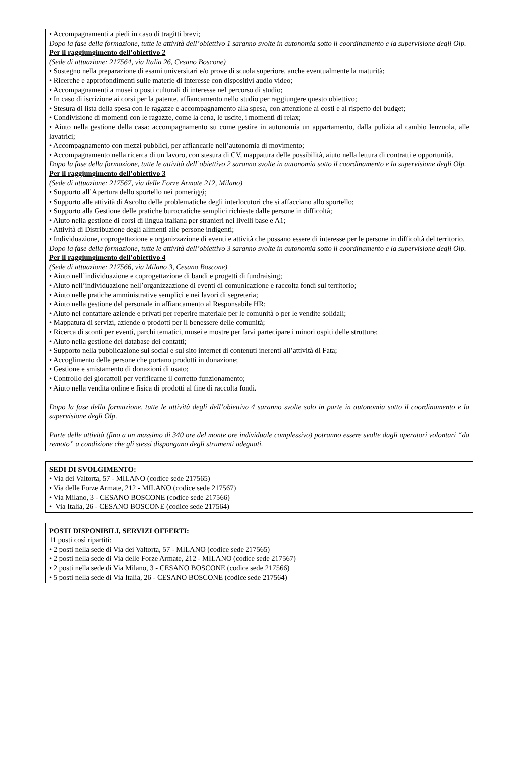• Accompagnamenti a piedi in caso di tragitti brevi;
Dopo la fase della formazione, tutte le attività dell’obiettivo 1 saranno svolte in autonomia sotto il coordinamento e la supervisione degli Olp.
Per il raggiungimento dell’obiettivo 2
(Sede di attuazione: 217564, via Italia 26, Cesano Boscone)
• Sostegno nella preparazione di esami universitari e/o prove di scuola superiore, anche eventualmente la maturità;
• Ricerche e approfondimenti sulle materie di interesse con dispositivi audio video;
• Accompagnamenti a musei o posti culturali di interesse nel percorso di studio;
• In caso di iscrizione ai corsi per la patente, affiancamento nello studio per raggiungere questo obiettivo;
• Stesura di lista della spesa con le ragazze e accompagnamento alla spesa, con attenzione ai costi e al rispetto del budget;
• Condivisione di momenti con le ragazze, come la cena, le uscite, i momenti di relax;
• Aiuto nella gestione della casa: accompagnamento su come gestire in autonomia un appartamento, dalla pulizia al cambio lenzuola, alle lavatrici;
• Accompagnamento con mezzi pubblici, per affiancarle nell’autonomia di movimento;
• Accompagnamento nella ricerca di un lavoro, con stesura di CV, mappatura delle possibilità, aiuto nella lettura di contratti e opportunità.
Dopo la fase della formazione, tutte le attività dell’obiettivo 2 saranno svolte in autonomia sotto il coordinamento e la supervisione degli Olp.
Per il raggiungimento dell’obiettivo 3
(Sede di attuazione: 217567, via delle Forze Armate 212, Milano)
• Supporto all’Apertura dello sportello nei pomeriggi;
• Supporto alle attività di Ascolto delle problematiche degli interlocutori che si affacciano allo sportello;
• Supporto alla Gestione delle pratiche burocratiche semplici richieste dalle persone in difficoltà;
• Aiuto nella gestione di corsi di lingua italiana per stranieri nei livelli base e A1;
• Attività di Distribuzione degli alimenti alle persone indigenti;
• Individuazione, coprogettazione e organizzazione di eventi e attività che possano essere di interesse per le persone in difficoltà del territorio.
Dopo la fase della formazione, tutte le attività dell’obiettivo 3 saranno svolte in autonomia sotto il coordinamento e la supervisione degli Olp.
Per il raggiungimento dell’obiettivo 4
(Sede di attuazione: 217566, via Milano 3, Cesano Boscone)
• Aiuto nell’individuazione e coprogettazione di bandi e progetti di fundraising;
• Aiuto nell’individuazione nell’organizzazione di eventi di comunicazione e raccolta fondi sul territorio;
• Aiuto nelle pratiche amministrative semplici e nei lavori di segreteria;
• Aiuto nella gestione del personale in affiancamento al Responsabile HR;
• Aiuto nel contattare aziende e privati per reperire materiale per le comunità o per le vendite solidali;
• Mappatura di servizi, aziende o prodotti per il benessere delle comunità;
• Ricerca di sconti per eventi, parchi tematici, musei e mostre per farvi partecipare i minori ospiti delle strutture;
• Aiuto nella gestione del database dei contatti;
• Supporto nella pubblicazione sui social e sul sito internet di contenuti inerenti all’attività di Fata;
• Accoglimento delle persone che portano prodotti in donazione;
• Gestione e smistamento di donazioni di usato;
• Controllo dei giocattoli per verificarne il corretto funzionamento;
• Aiuto nella vendita online e fisica di prodotti al fine di raccolta fondi.
Dopo la fase della formazione, tutte le attività degli dell’obiettivo 4 saranno svolte solo in parte in autonomia sotto il coordinamento e la supervisione degli Olp.
Parte delle attività (fino a un massimo di 340 ore del monte ore individuale complessivo) potranno essere svolte dagli operatori volontari “da remoto” a condizione che gli stessi dispongano degli strumenti adeguati.
SEDI DI SVOLGIMENTO:
• Via dei Valtorta, 57 - MILANO (codice sede 217565)
• Via delle Forze Armate, 212 - MILANO (codice sede 217567)
• Via Milano, 3 - CESANO BOSCONE (codice sede 217566)
• Via Italia, 26 - CESANO BOSCONE (codice sede 217564)
POSTI DISPONIBILI, SERVIZI OFFERTI:
11 posti così ripartiti:
• 2 posti nella sede di Via dei Valtorta, 57 - MILANO (codice sede 217565)
• 2 posti nella sede di Via delle Forze Armate, 212 - MILANO (codice sede 217567)
• 2 posti nella sede di Via Milano, 3 - CESANO BOSCONE (codice sede 217566)
• 5 posti nella sede di Via Italia, 26 - CESANO BOSCONE (codice sede 217564)